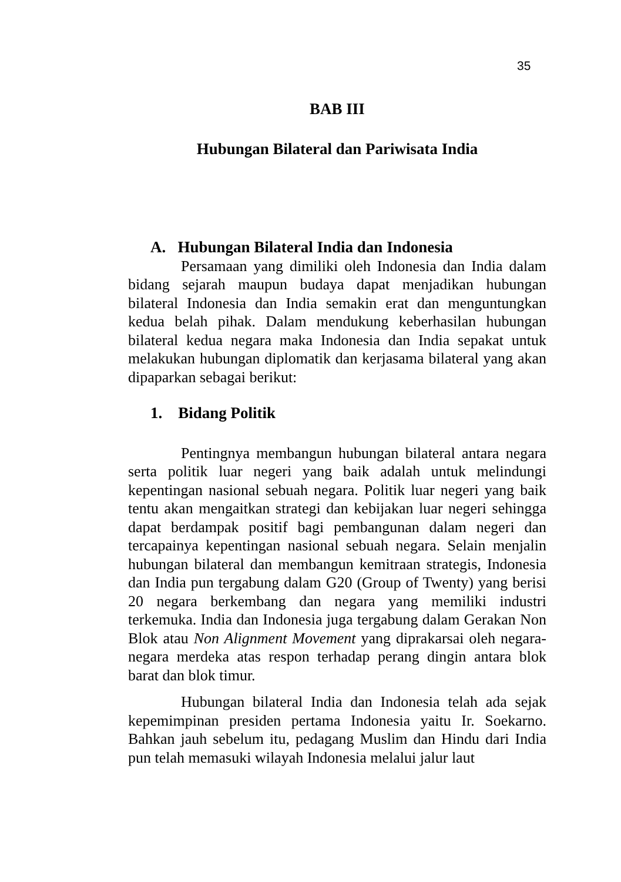35
BAB III
Hubungan Bilateral dan Pariwisata India
A. Hubungan Bilateral India dan Indonesia
Persamaan yang dimiliki oleh Indonesia dan India dalam bidang sejarah maupun budaya dapat menjadikan hubungan bilateral Indonesia dan India semakin erat dan menguntungkan kedua belah pihak. Dalam mendukung keberhasilan hubungan bilateral kedua negara maka Indonesia dan India sepakat untuk melakukan hubungan diplomatik dan kerjasama bilateral yang akan dipaparkan sebagai berikut:
1. Bidang Politik
Pentingnya membangun hubungan bilateral antara negara serta politik luar negeri yang baik adalah untuk melindungi kepentingan nasional sebuah negara. Politik luar negeri yang baik tentu akan mengaitkan strategi dan kebijakan luar negeri sehingga dapat berdampak positif bagi pembangunan dalam negeri dan tercapainya kepentingan nasional sebuah negara. Selain menjalin hubungan bilateral dan membangun kemitraan strategis, Indonesia dan India pun tergabung dalam G20 (Group of Twenty) yang berisi 20 negara berkembang dan negara yang memiliki industri terkemuka. India dan Indonesia juga tergabung dalam Gerakan Non Blok atau Non Alignment Movement yang diprakarsai oleh negara-negara merdeka atas respon terhadap perang dingin antara blok barat dan blok timur.
Hubungan bilateral India dan Indonesia telah ada sejak kepemimpinan presiden pertama Indonesia yaitu Ir. Soekarno. Bahkan jauh sebelum itu, pedagang Muslim dan Hindu dari India pun telah memasuki wilayah Indonesia melalui jalur laut